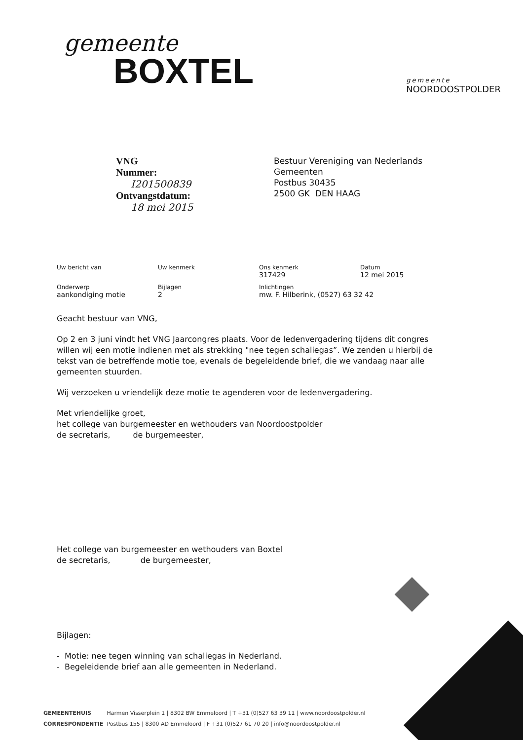gemeente
BOXTEL
gemeente
NOORDOOSTPOLDER
VNG
Nummer:
I201500839
Ontvangstdatum:
18 mei 2015
Bestuur Vereniging van Nederlands
Gemeenten
Postbus 30435
2500 GK DEN HAAG
| Uw bericht van | Uw kenmerk | Ons kenmerk 317429 | Datum 12 mei 2015 |
| Onderwerp aankondiging motie | Bijlagen 2 | Inlichtingen mw. F. Hilberink, (0527) 63 32 42 | |
Geacht bestuur van VNG,
Op 2 en 3 juni vindt het VNG Jaarcongres plaats. Voor de ledenvergadering tijdens dit congres willen wij een motie indienen met als strekking "nee tegen schaliegas”. We zenden u hierbij de tekst van de betreffende motie toe, evenals de begeleidende brief, die we vandaag naar alle gemeenten stuurden.
Wij verzoeken u vriendelijk deze motie te agenderen voor de ledenvergadering.
Met vriendelijke groet,
het college van burgemeester en wethouders van Noordoostpolder
de secretaris, de burgemeester,
Het college van burgemeester en wethouders van Boxtel
de secretaris, de burgemeester,
Bijlagen:
- Motie: nee tegen winning van schaliegas in Nederland.
- Begeleidende brief aan alle gemeenten in Nederland.
GEMEENTEHUIS Harmen Visserplein 1 | 8302 BW Emmeloord | T +31 (0)527 63 39 11 | www.noordoostpolder.nl
CORRESPONDENTIE Postbus 155 | 8300 AD Emmeloord | F +31 (0)527 61 70 20 | info@noordoostpolder.nl